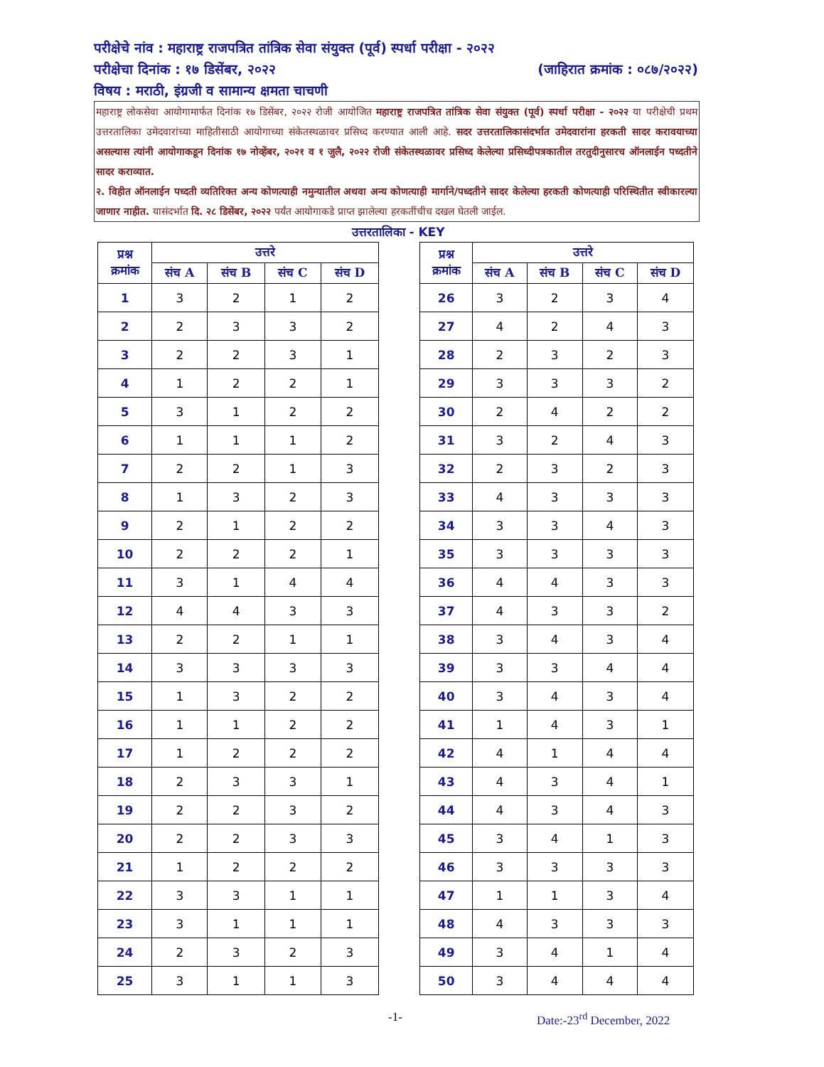परीक्षेचे नांव : महाराष्ट्र राजपत्रित तांत्रिक सेवा संयुक्त (पूर्व) स्पर्धा परीक्षा - २०२२
परीक्षेचा दिनांक : १७ डिसेंबर, २०२२ (जाहिरात क्रमांक : ०८७/२०२२)
विषय : मराठी, इंग्रजी व सामान्य क्षमता चाचणी
महाराष्ट्र लोकसेवा आयोगामार्फत दिनांक १७ डिसेंबर, २०२२ रोजी आयोजित महाराष्ट्र राजपत्रित तांत्रिक सेवा संयुक्त (पूर्व) स्पर्धा परीक्षा - २०२२ या परीक्षेची प्रथम उत्तरतालिका उमेदवारांच्या माहितीसाठी आयोगाच्या संकेतस्थळावर प्रसिध्द करण्यात आली आहे. सदर उत्तरतालिकासंदर्भात उमेदवारांना हरकती सादर करावयाच्या असल्यास त्यांनी आयोगाकडून दिनांक १७ नोव्हेंबर, २०२१ व १ जुलै, २०२२ रोजी संकेतस्थळावर प्रसिध्द केलेल्या प्रसिध्दीपत्रकातील तरतुदीनुसारच ऑनलाईन पध्दतीने सादर कराव्यात.
२. विहीत ऑनलाईन पध्दती व्यतिरिक्त अन्य कोणत्याही नमुन्यातील अथवा अन्य कोणत्याही मार्गाने/पध्दतीने सादर केलेल्या हरकती कोणत्याही परिस्थितीत स्वीकारल्या जाणार नाहीत. यासंदर्भात दि. २८ डिसेंबर, २०२२ पर्यंत आयोगाकडे प्राप्त झालेल्या हरकतींचीच दखल घेतली जाईल.
उत्तरतालिका - KEY
| प्रश्न क्रमांक | उत्तरे | | | |
| --- | --- | --- | --- | --- |
| | संच A | संच B | संच C | संच D |
| 1 | 3 | 2 | 1 | 2 |
| 2 | 2 | 3 | 3 | 2 |
| 3 | 2 | 2 | 3 | 1 |
| 4 | 1 | 2 | 2 | 1 |
| 5 | 3 | 1 | 2 | 2 |
| 6 | 1 | 1 | 1 | 2 |
| 7 | 2 | 2 | 1 | 3 |
| 8 | 1 | 3 | 2 | 3 |
| 9 | 2 | 1 | 2 | 2 |
| 10 | 2 | 2 | 2 | 1 |
| 11 | 3 | 1 | 4 | 4 |
| 12 | 4 | 4 | 3 | 3 |
| 13 | 2 | 2 | 1 | 1 |
| 14 | 3 | 3 | 3 | 3 |
| 15 | 1 | 3 | 2 | 2 |
| 16 | 1 | 1 | 2 | 2 |
| 17 | 1 | 2 | 2 | 2 |
| 18 | 2 | 3 | 3 | 1 |
| 19 | 2 | 2 | 3 | 2 |
| 20 | 2 | 2 | 3 | 3 |
| 21 | 1 | 2 | 2 | 2 |
| 22 | 3 | 3 | 1 | 1 |
| 23 | 3 | 1 | 1 | 1 |
| 24 | 2 | 3 | 2 | 3 |
| 25 | 3 | 1 | 1 | 3 |
| प्रश्न क्रमांक | उत्तरे | | | |
| --- | --- | --- | --- | --- |
| | संच A | संच B | संच C | संच D |
| 26 | 3 | 2 | 3 | 4 |
| 27 | 4 | 2 | 4 | 3 |
| 28 | 2 | 3 | 2 | 3 |
| 29 | 3 | 3 | 3 | 2 |
| 30 | 2 | 4 | 2 | 2 |
| 31 | 3 | 2 | 4 | 3 |
| 32 | 2 | 3 | 2 | 3 |
| 33 | 4 | 3 | 3 | 3 |
| 34 | 3 | 3 | 4 | 3 |
| 35 | 3 | 3 | 3 | 3 |
| 36 | 4 | 4 | 3 | 3 |
| 37 | 4 | 3 | 3 | 2 |
| 38 | 3 | 4 | 3 | 4 |
| 39 | 3 | 3 | 4 | 4 |
| 40 | 3 | 4 | 3 | 4 |
| 41 | 1 | 4 | 3 | 1 |
| 42 | 4 | 1 | 4 | 4 |
| 43 | 4 | 3 | 4 | 1 |
| 44 | 4 | 3 | 4 | 3 |
| 45 | 3 | 4 | 1 | 3 |
| 46 | 3 | 3 | 3 | 3 |
| 47 | 1 | 1 | 3 | 4 |
| 48 | 4 | 3 | 3 | 3 |
| 49 | 3 | 4 | 1 | 4 |
| 50 | 3 | 4 | 4 | 4 |
-1- Date:-23<sup>rd</sup> December, 2022